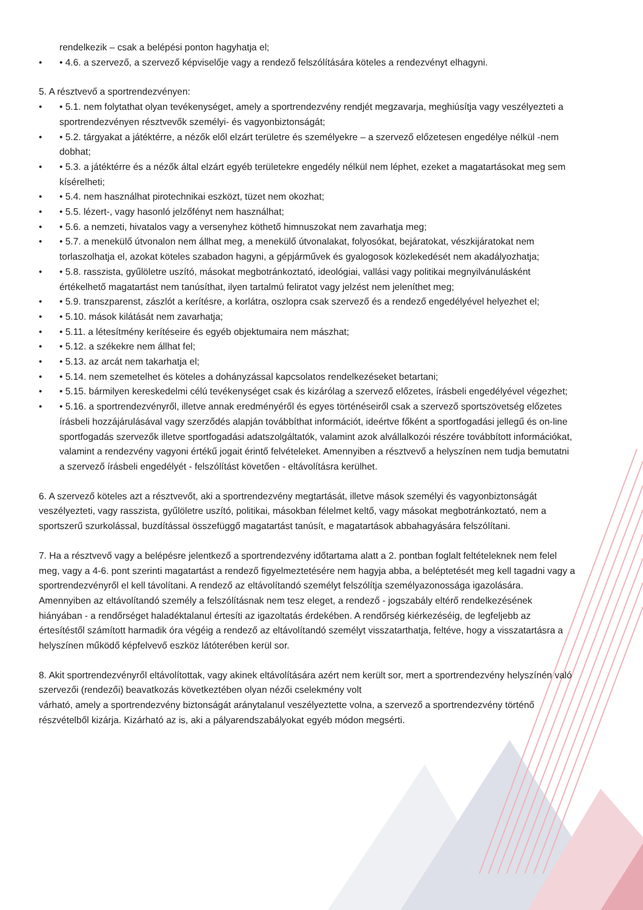rendelkezik – csak a belépési ponton hagyhatja el;
• • 4.6. a szervező, a szervező képviselője vagy a rendező felszólítására köteles a rendezvényt elhagyni.
5. A résztvevő a sportrendezvényen:
• • 5.1. nem folytathat olyan tevékenységet, amely a sportrendezvény rendjét megzavarja, meghiúsítja vagy veszélyezteti a sportrendezvényen résztvevők személyi- és vagyonbiztonságát;
• • 5.2. tárgyakat a játéktérre, a nézők elől elzárt területre és személyekre – a szervező előzetesen engedélye nélkül -nem dobhat;
• • 5.3. a játéktérre és a nézők által elzárt egyéb területekre engedély nélkül nem léphet, ezeket a magatartásokat meg sem kísérelheti;
• • 5.4. nem használhat pirotechnikai eszközt, tüzet nem okozhat;
• • 5.5. lézert-, vagy hasonló jelzőfényt nem használhat;
• • 5.6. a nemzeti, hivatalos vagy a versenyhez köthető himnuszokat nem zavarhatja meg;
• • 5.7. a menekülő útvonalon nem állhat meg, a menekülő útvonalakat, folyosókat, bejáratokat, vészkijáratokat nem torlaszolhatja el, azokat köteles szabadon hagyni, a gépjárművek és gyalogosok közlekedését nem akadályozhatja;
• • 5.8. rasszista, gyűlöletre uszító, másokat megbotránkoztató, ideológiai, vallási vagy politikai megnyilvánulásként értékelhető magatartást nem tanúsíthat, ilyen tartalmú feliratot vagy jelzést nem jeleníthet meg;
• • 5.9. transzparenst, zászlót a kerítésre, a korlátra, oszlopra csak szervező és a rendező engedélyével helyezhet el;
• • 5.10. mások kilátását nem zavarhatja;
• • 5.11. a létesítmény kerítéseire és egyéb objektumaira nem mászhat;
• • 5.12. a székekre nem állhat fel;
• • 5.13. az arcát nem takarhatja el;
• • 5.14. nem szemetelhet és köteles a dohányzással kapcsolatos rendelkezéseket betartani;
• • 5.15. bármilyen kereskedelmi célú tevékenységet csak és kizárólag a szervező előzetes, írásbeli engedélyével végezhet;
• • 5.16. a sportrendezvényről, illetve annak eredményéről és egyes történéseiről csak a szervező sportszövetség előzetes írásbeli hozzájárulásával vagy szerződés alapján továbbíthat információt, ideértve főként a sportfogadási jellegű és on-line sportfogadás szervezők illetve sportfogadási adatszolgáltatók, valamint azok alvállalkozói részére továbbított információkat, valamint a rendezvény vagyoni értékű jogait érintő felvételeket. Amennyiben a résztvevő a helyszínen nem tudja bemutatni a szervező írásbeli engedélyét - felszólítást követően - eltávolításra kerülhet.
6. A szervező köteles azt a résztvevőt, aki a sportrendezvény megtartását, illetve mások személyi és vagyonbiztonságát veszélyezteti, vagy rasszista, gyűlöletre uszító, politikai, másokban félelmet keltő, vagy másokat megbotránkoztató, nem a sportszerű szurkolással, buzdítással összefüggő magatartást tanúsít, e magatartások abbahagyására felszólítani.
7. Ha a résztvevő vagy a belépésre jelentkező a sportrendezvény időtartama alatt a 2. pontban foglalt feltételeknek nem felel meg, vagy a 4-6. pont szerinti magatartást a rendező figyelmeztetésére nem hagyja abba, a beléptetését meg kell tagadni vagy a sportrendezvényről el kell távolítani. A rendező az eltávolítandó személyt felszólítja személyazonossága igazolására. Amennyiben az eltávolítandó személy a felszólításnak nem tesz eleget, a rendező - jogszabály eltérő rendelkezésének hiányában - a rendőrséget haladéktalanul értesíti az igazoltatás érdekében. A rendőrség kiérkezéséig, de legfeljebb az értesítéstől számított harmadik óra végéig a rendező az eltávolítandó személyt visszatarthatja, feltéve, hogy a visszatartásra a helyszínen működő képfelvevő eszköz látóterében kerül sor.
8. Akit sportrendezvényről eltávolítottak, vagy akinek eltávolítására azért nem került sor, mert a sportrendezvény helyszínén való szervezői (rendezői) beavatkozás következtében olyan nézői cselekmény volt
várható, amely a sportrendezvény biztonságát aránytalanul veszélyeztette volna, a szervező a sportrendezvény történő részvételből kizárja. Kizárható az is, aki a pályarendszabályokat egyéb módon megsérti.